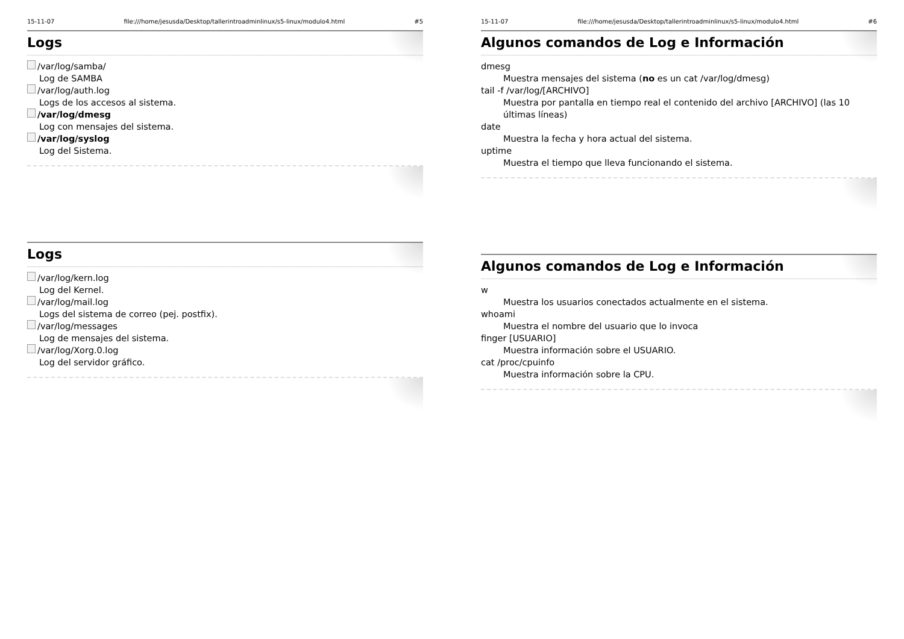15-11-07 file:///home/jesusda/Desktop/tallerintroadminlinux/s5-linux/modulo4.html #5
Logs
/var/log/samba/
Log de SAMBA
/var/log/auth.log
Logs de los accesos al sistema.
/var/log/dmesg
Log con mensajes del sistema.
/var/log/syslog
Log del Sistema.
Logs
/var/log/kern.log
Log del Kernel.
/var/log/mail.log
Logs del sistema de correo (pej. postfix).
/var/log/messages
Log de mensajes del sistema.
/var/log/Xorg.0.log
Log del servidor gráfico.
15-11-07 file:///home/jesusda/Desktop/tallerintroadminlinux/s5-linux/modulo4.html #6
Algunos comandos de Log e Información
dmesg
Muestra mensajes del sistema (no es un cat /var/log/dmesg)
tail -f /var/log/[ARCHIVO]
Muestra por pantalla en tiempo real el contenido del archivo [ARCHIVO] (las 10 últimas líneas)
date
Muestra la fecha y hora actual del sistema.
uptime
Muestra el tiempo que lleva funcionando el sistema.
Algunos comandos de Log e Información
w
Muestra los usuarios conectados actualmente en el sistema.
whoami
Muestra el nombre del usuario que lo invoca
finger [USUARIO]
Muestra información sobre el USUARIO.
cat /proc/cpuinfo
Muestra información sobre la CPU.